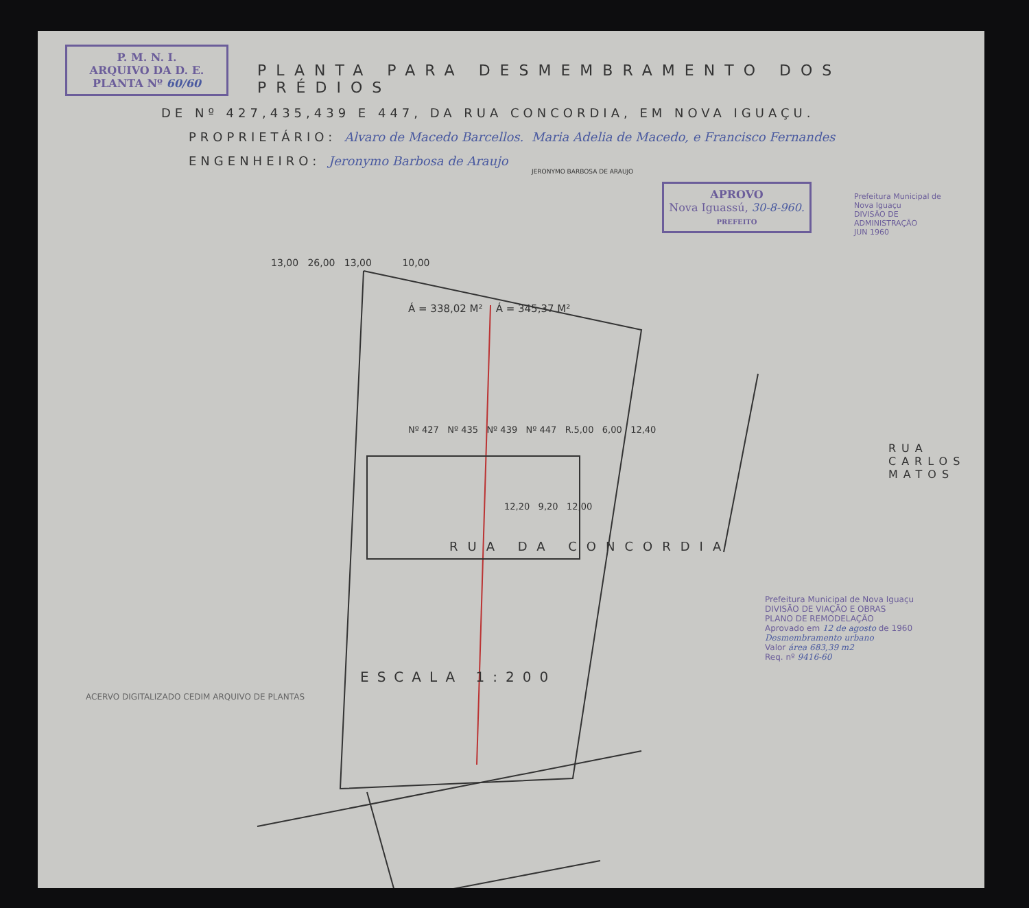P. M. N. I.
ARQUIVO DA D. E.
PLANTA Nº 60/60
PLANTA PARA DESMEMBRAMENTO DOS PRÉDIOS
DE Nº 427,435,439 E 447, DA RUA CONCORDIA, EM NOVA IGUAÇU.
PROPRIETÁRIO: Alvaro de Macedo Barcellos. Maria Adelia de Macedo, e Francisco Fernandes
ENGENHEIRO: Jeronymo Barbosa de Araujo
JERONYMO BARBOSA DE ARAUJO
APROVO
Nova Iguassú, 30-8-960.
PREFEITO
Prefeitura Municipal de Nova Iguaçu
DIVISÃO DE ADMINISTRAÇÃO
JUN 1960
13,00 26,00 13,00 10,00
Á = 338,02 M² Á = 345,37 M²
Nº 427 Nº 435 Nº 439 Nº 447 R.5,00 6,00 12,40
RUA CARLOS MATOS
12,20 9,20 12,00
RUA DA CONCORDIA
Prefeitura Municipal de Nova Iguaçu
DIVISÃO DE VIAÇÃO E OBRAS
PLANO DE REMODELAÇÃO
Aprovado em 12 de agosto de 1960
Desmembramento urbano
Valor área 683,39 m2
Req. nº 9416-60
ESCALA 1:200
ACERVO DIGITALIZADO CEDIM ARQUIVO DE PLANTAS